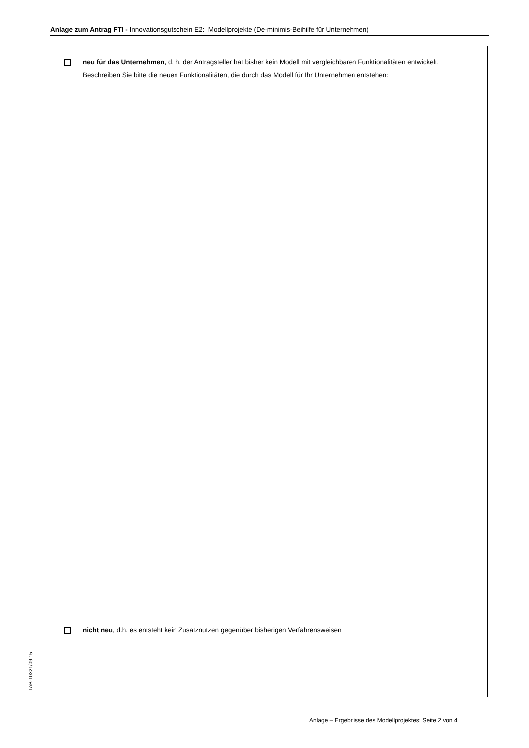Anlage zum Antrag FTI - Innovationsgutschein E2: Modellprojekte (De-minimis-Beihilfe für Unternehmen)
neu für das Unternehmen, d. h. der Antragsteller hat bisher kein Modell mit vergleichbaren Funktionalitäten entwickelt.
Beschreiben Sie bitte die neuen Funktionalitäten, die durch das Modell für Ihr Unternehmen entstehen:
nicht neu, d.h. es entsteht kein Zusatznutzen gegenüber bisherigen Verfahrensweisen
TAB-10321/09.15
Anlage – Ergebnisse des Modellprojektes; Seite 2 von 4